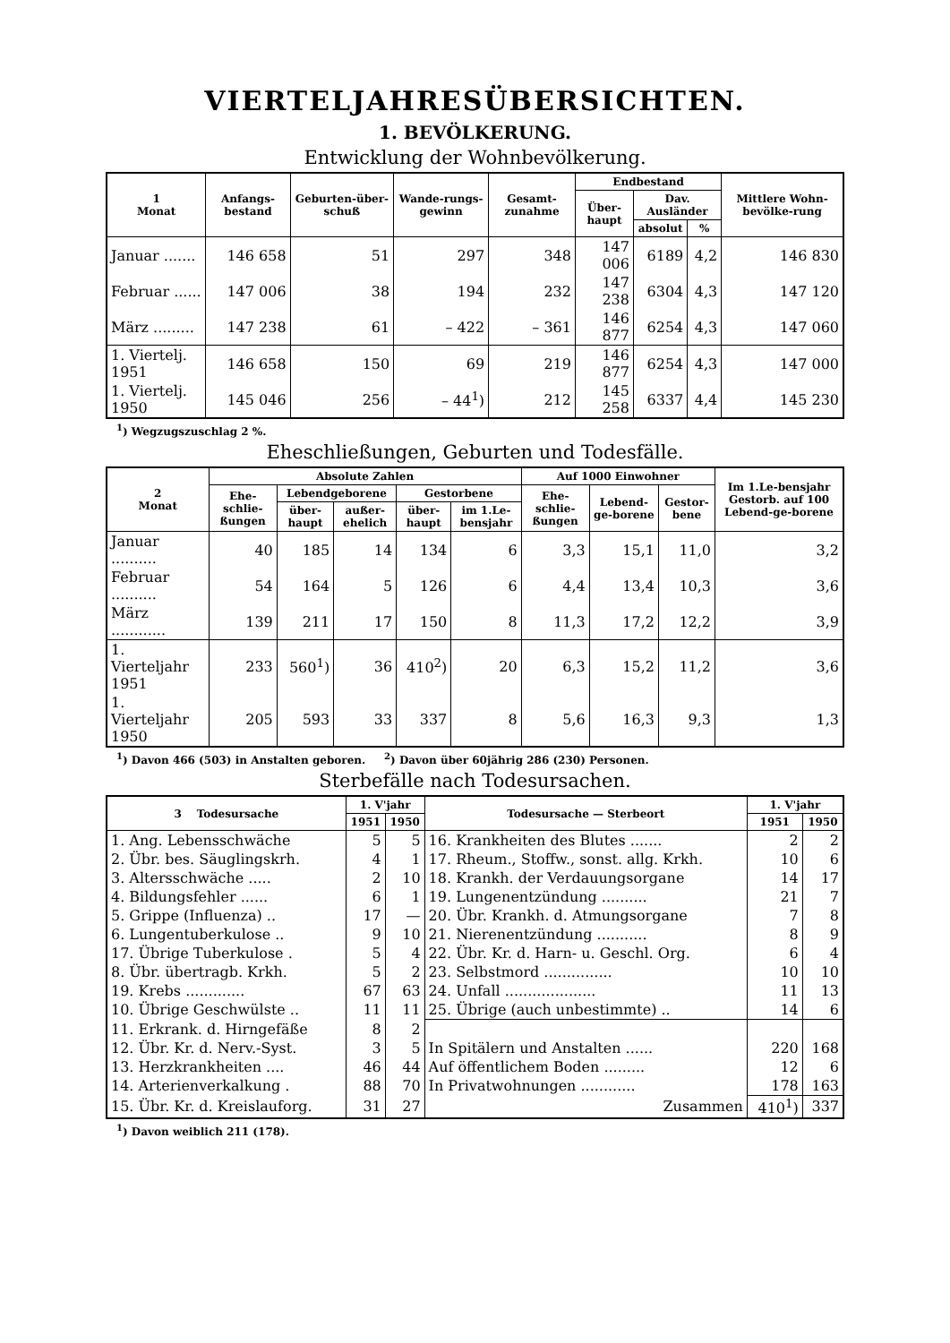VIERTELJAHRESÜBERSICHTEN.
1. BEVÖLKERUNG.
Entwicklung der Wohnbevölkerung.
| 1 Monat | Anfangs-bestand | Geburten-über-schuß | Wande-rungs-gewinn | Gesamt-zunahme | Endbestand | | | Mittlere Wohn-bevölke-rung |
| --- | --- | --- | --- | --- | --- | --- | --- | --- |
| | | | | | Über-haupt | Dav. Ausländer | | |
| | | | | | | absolut | % | |
| Januar ....... | 146 658 | 51 | 297 | 348 | 147 006 | 6189 | 4,2 | 146 830 |
| Februar ...... | 147 006 | 38 | 194 | 232 | 147 238 | 6304 | 4,3 | 147 120 |
| März ......... | 147 238 | 61 | – 422 | – 361 | 146 877 | 6254 | 4,3 | 147 060 |
| 1. Viertelj. 1951 | 146 658 | 150 | 69 | 219 | 146 877 | 6254 | 4,3 | 147 000 |
| 1. Viertelj. 1950 | 145 046 | 256 | – 44<sup>1</sup>) | 212 | 145 258 | 6337 | 4,4 | 145 230 |
<sup>1</sup>) Wegzugszuschlag 2 %.
Eheschließungen, Geburten und Todesfälle.
| 2 Monat | Absolute Zahlen | | | | | Auf 1000 Einwohner | | | Im 1.Le-bensjahr Gestorb. auf 100 Lebend-ge-borene |
| --- | --- | --- | --- | --- | --- | --- | --- | --- | --- |
| | Ehe-schlie-ßungen | Lebendgeborene | | Gestorbene | | Ehe-schlie-ßungen | Lebend-ge-borene | Gestor-bene | |
| | | über-haupt | außer-ehelich | über-haupt | im 1.Le-bensjahr | | | | |
| Januar .......... | 40 | 185 | 14 | 134 | 6 | 3,3 | 15,1 | 11,0 | 3,2 |
| Februar .......... | 54 | 164 | 5 | 126 | 6 | 4,4 | 13,4 | 10,3 | 3,6 |
| März ............ | 139 | 211 | 17 | 150 | 8 | 11,3 | 17,2 | 12,2 | 3,9 |
| 1. Vierteljahr 1951 | 233 | 560<sup>1</sup>) | 36 | 410<sup>2</sup>) | 20 | 6,3 | 15,2 | 11,2 | 3,6 |
| 1. Vierteljahr 1950 | 205 | 593 | 33 | 337 | 8 | 5,6 | 16,3 | 9,3 | 1,3 |
<sup>1</sup>) Davon 466 (503) in Anstalten geboren. <sup>2</sup>) Davon über 60jährig 286 (230) Personen.
Sterbefälle nach Todesursachen.
| 3 Todesursache | 1. V'jahr | | Todesursache — Sterbeort | 1. V'jahr | |
| --- | --- | --- | --- | --- | --- |
| | 1951 | 1950 | | 1951 | 1950 |
| 1. Ang. Lebensschwäche | 5 | 5 | 16. Krankheiten des Blutes ....... | 2 | 2 |
| 2. Übr. bes. Säuglingskrh. | 4 | 1 | 17. Rheum., Stoffw., sonst. allg. Krkh. | 10 | 6 |
| 3. Altersschwäche ..... | 2 | 10 | 18. Krankh. der Verdauungsorgane | 14 | 17 |
| 4. Bildungsfehler ...... | 6 | 1 | 19. Lungenentzündung .......... | 21 | 7 |
| 5. Grippe (Influenza) .. | 17 | — | 20. Übr. Krankh. d. Atmungsorgane | 7 | 8 |
| 6. Lungentuberkulose .. | 9 | 10 | 21. Nierenentzündung ........... | 8 | 9 |
| 17. Übrige Tuberkulose . | 5 | 4 | 22. Übr. Kr. d. Harn- u. Geschl. Org. | 6 | 4 |
| 8. Übr. übertragb. Krkh. | 5 | 2 | 23. Selbstmord ............... | 10 | 10 |
| 19. Krebs ............. | 67 | 63 | 24. Unfall .................... | 11 | 13 |
| 10. Übrige Geschwülste .. | 11 | 11 | 25. Übrige (auch unbestimmte) .. | 14 | 6 |
| 11. Erkrank. d. Hirngefäße | 8 | 2 | | | |
| 12. Übr. Kr. d. Nerv.-Syst. | 3 | 5 | In Spitälern und Anstalten ...... | 220 | 168 |
| 13. Herzkrankheiten .... | 46 | 44 | Auf öffentlichem Boden ......... | 12 | 6 |
| 14. Arterienverkalkung . | 88 | 70 | In Privatwohnungen ............ | 178 | 163 |
| 15. Übr. Kr. d. Kreislauforg. | 31 | 27 | Zusammen | 410<sup>1</sup>) | 337 |
<sup>1</sup>) Davon weiblich 211 (178).